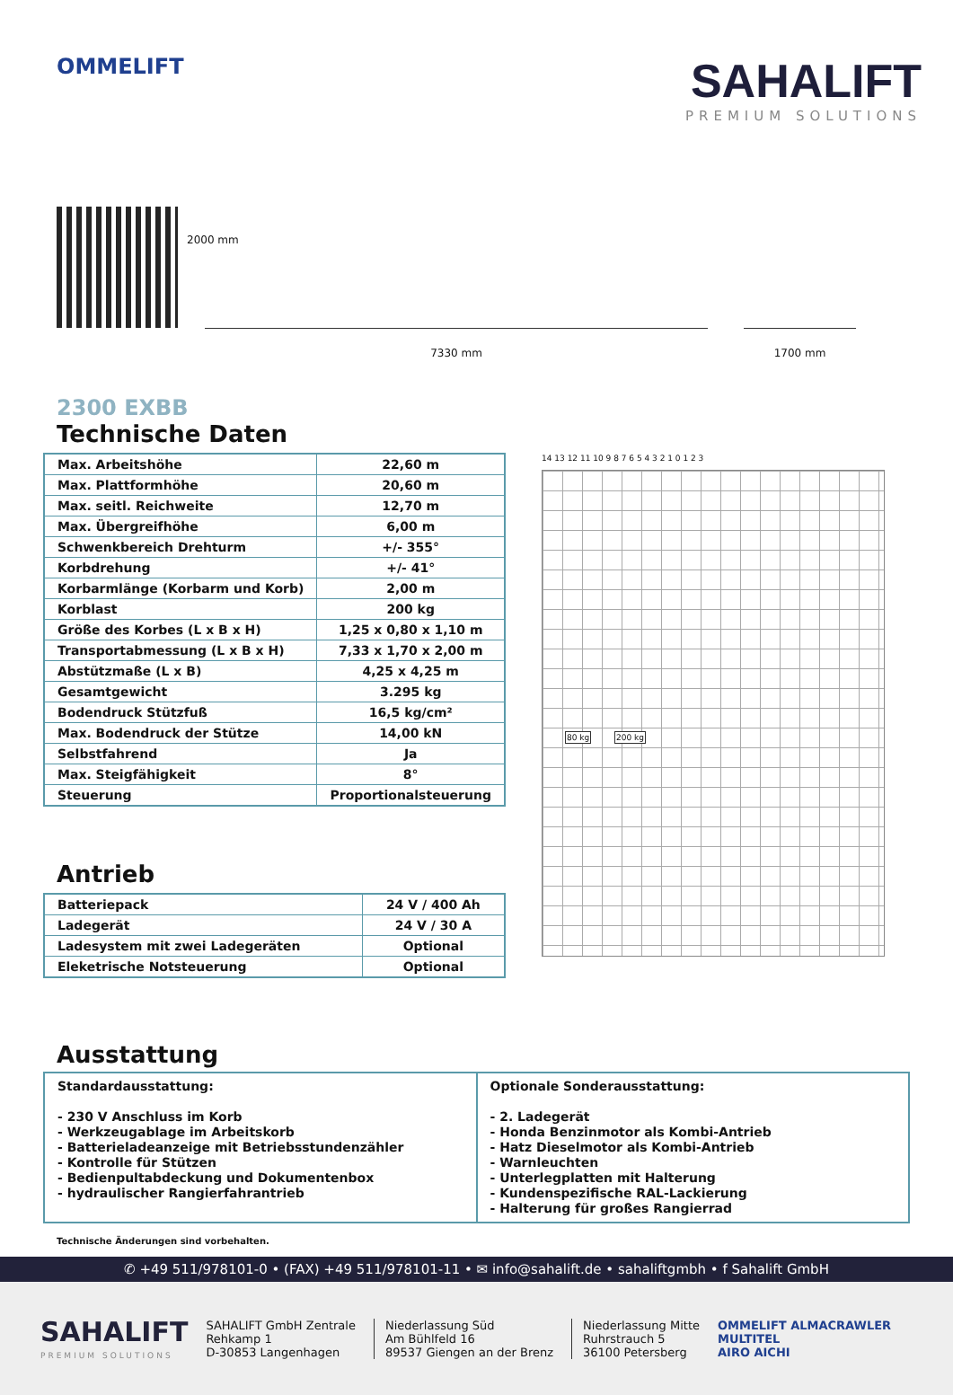OMMELIFT
SAHALIFT
PREMIUM SOLUTIONS
2000 mm
7330 mm
1700 mm
2300 EXBB
Technische Daten
| Max. Arbeitshöhe | 22,60 m |
| Max. Plattformhöhe | 20,60 m |
| Max. seitl. Reichweite | 12,70 m |
| Max. Übergreifhöhe | 6,00 m |
| Schwenkbereich Drehturm | +/- 355° |
| Korbdrehung | +/- 41° |
| Korbarmlänge (Korbarm und Korb) | 2,00 m |
| Korblast | 200 kg |
| Größe des Korbes (L x B x H) | 1,25 x 0,80 x 1,10 m |
| Transportabmessung (L x B x H) | 7,33 x 1,70 x 2,00 m |
| Abstützmaße (L x B) | 4,25 x 4,25 m |
| Gesamtgewicht | 3.295 kg |
| Bodendruck Stützfuß | 16,5 kg/cm² |
| Max. Bodendruck der Stütze | 14,00 kN |
| Selbstfahrend | Ja |
| Max. Steigfähigkeit | 8° |
| Steuerung | Proportionalsteuerung |
Antrieb
| Batteriepack | 24 V / 400 Ah |
| Ladegerät | 24 V / 30 A |
| Ladesystem mit zwei Ladegeräten | Optional |
| Eleketrische Notsteuerung | Optional |
14 13 12 11 10 9 8 7 6 5 4 3 2 1 0 1 2 3
80 kg 200 kg
Ausstattung
Standardausstattung:
- 230 V Anschluss im Korb
- Werkzeugablage im Arbeitskorb
- Batterieladeanzeige mit Betriebsstundenzähler
- Kontrolle für Stützen
- Bedienpultabdeckung und Dokumentenbox
- hydraulischer Rangierfahrantrieb
Optionale Sonderausstattung:
- 2. Ladegerät
- Honda Benzinmotor als Kombi-Antrieb
- Hatz Dieselmotor als Kombi-Antrieb
- Warnleuchten
- Unterlegplatten mit Halterung
- Kundenspezifische RAL-Lackierung
- Halterung für großes Rangierrad
Technische Änderungen sind vorbehalten.
✆ +49 511/978101-0 • (FAX) +49 511/978101-11 • ✉ info@sahalift.de • sahaliftgmbh • f Sahalift GmbH
SAHALIFT
PREMIUM SOLUTIONS
SAHALIFT GmbH Zentrale
Rehkamp 1
D-30853 Langenhagen
Niederlassung Süd
Am Bühlfeld 16
89537 Giengen an der Brenz
Niederlassung Mitte
Ruhrstrauch 5
36100 Petersberg
OMMELIFT ALMACRAWLER
MULTITEL
AIRO AICHI